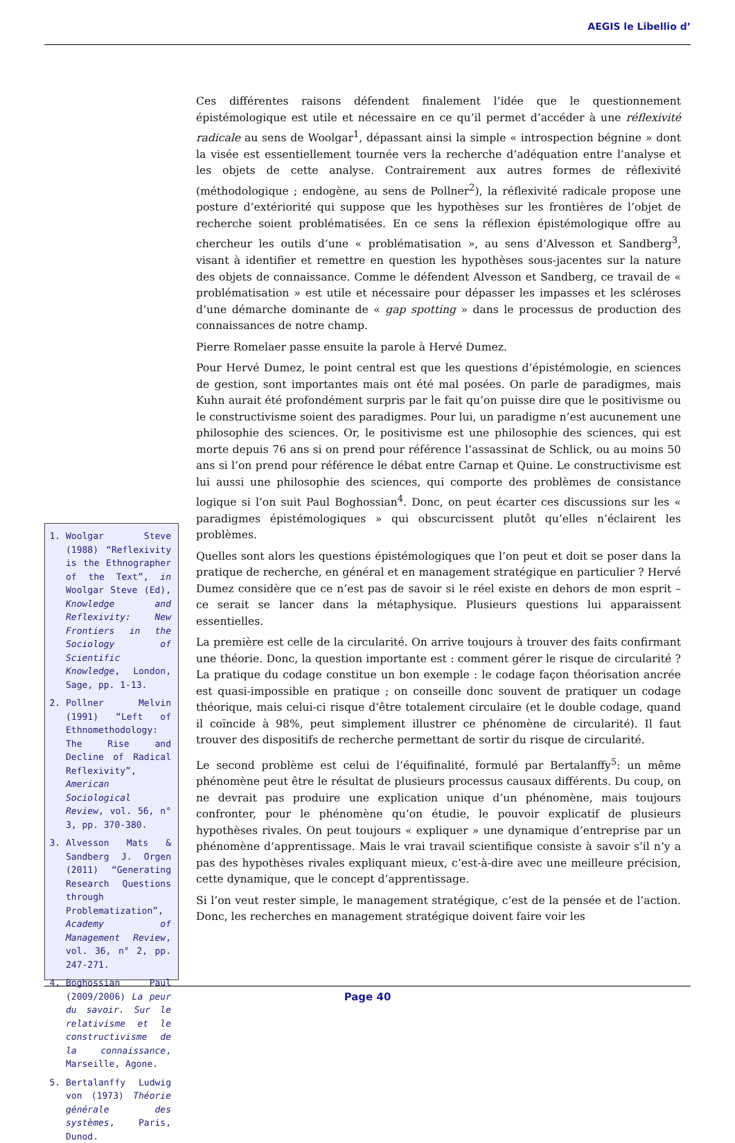AEGIS le Libellio d’
Ces différentes raisons défendent finalement l’idée que le questionnement épistémologique est utile et nécessaire en ce qu’il permet d’accéder à une réflexivité radicale au sens de Woolgar<sup>1</sup>, dépassant ainsi la simple « introspection bégnine » dont la visée est essentiellement tournée vers la recherche d’adéquation entre l’analyse et les objets de cette analyse. Contrairement aux autres formes de réflexivité (méthodologique ; endogène, au sens de Pollner<sup>2</sup>), la réflexivité radicale propose une posture d’extériorité qui suppose que les hypothèses sur les frontières de l’objet de recherche soient problématisées. En ce sens la réflexion épistémologique offre au chercheur les outils d’une « problématisation », au sens d’Alvesson et Sandberg<sup>3</sup>, visant à identifier et remettre en question les hypothèses sous-jacentes sur la nature des objets de connaissance. Comme le défendent Alvesson et Sandberg, ce travail de « problématisation » est utile et nécessaire pour dépasser les impasses et les scléroses d’une démarche dominante de « gap spotting » dans le processus de production des connaissances de notre champ.
Pierre Romelaer passe ensuite la parole à Hervé Dumez.
Pour Hervé Dumez, le point central est que les questions d’épistémologie, en sciences de gestion, sont importantes mais ont été mal posées. On parle de paradigmes, mais Kuhn aurait été profondément surpris par le fait qu’on puisse dire que le positivisme ou le constructivisme soient des paradigmes. Pour lui, un paradigme n’est aucunement une philosophie des sciences. Or, le positivisme est une philosophie des sciences, qui est morte depuis 76 ans si on prend pour référence l’assassinat de Schlick, ou au moins 50 ans si l’on prend pour référence le débat entre Carnap et Quine. Le constructivisme est lui aussi une philosophie des sciences, qui comporte des problèmes de consistance logique si l’on suit Paul Boghossian<sup>4</sup>. Donc, on peut écarter ces discussions sur les « paradigmes épistémologiques » qui obscurcissent plutôt qu’elles n’éclairent les problèmes.
Quelles sont alors les questions épistémologiques que l’on peut et doit se poser dans la pratique de recherche, en général et en management stratégique en particulier ? Hervé Dumez considère que ce n’est pas de savoir si le réel existe en dehors de mon esprit – ce serait se lancer dans la métaphysique. Plusieurs questions lui apparaissent essentielles.
La première est celle de la circularité. On arrive toujours à trouver des faits confirmant une théorie. Donc, la question importante est : comment gérer le risque de circularité ? La pratique du codage constitue un bon exemple : le codage façon théorisation ancrée est quasi-impossible en pratique ; on conseille donc souvent de pratiquer un codage théorique, mais celui-ci risque d’être totalement circulaire (et le double codage, quand il coïncide à 98%, peut simplement illustrer ce phénomène de circularité). Il faut trouver des dispositifs de recherche permettant de sortir du risque de circularité.
Le second problème est celui de l’équifinalité, formulé par Bertalanffy<sup>5</sup>: un même phénomène peut être le résultat de plusieurs processus causaux différents. Du coup, on ne devrait pas produire une explication unique d’un phénomène, mais toujours confronter, pour le phénomène qu’on étudie, le pouvoir explicatif de plusieurs hypothèses rivales. On peut toujours « expliquer » une dynamique d’entreprise par un phénomène d’apprentissage. Mais le vrai travail scientifique consiste à savoir s’il n’y a pas des hypothèses rivales expliquant mieux, c’est-à-dire avec une meilleure précision, cette dynamique, que le concept d’apprentissage.
Si l’on veut rester simple, le management stratégique, c’est de la pensée et de l’action. Donc, les recherches en management stratégique doivent faire voir les
1. Woolgar Steve (1988) “Reflexivity is the Ethnographer of the Text”, in Woolgar Steve (Ed), Knowledge and Reflexivity: New Frontiers in the Sociology of Scientific Knowledge, London, Sage, pp. 1-13.
2. Pollner Melvin (1991) “Left of Ethnomethodology: The Rise and Decline of Radical Reflexivity”, American Sociological Review, vol. 56, n° 3, pp. 370-380.
3. Alvesson Mats & Sandberg J. Orgen (2011) “Generating Research Questions through Problematization”, Academy of Management Review, vol. 36, n° 2, pp. 247-271.
4. Boghossian Paul (2009/2006) La peur du savoir. Sur le relativisme et le constructivisme de la connaissance, Marseille, Agone.
5. Bertalanffy Ludwig von (1973) Théorie générale des systèmes, Paris, Dunod.
Page 40